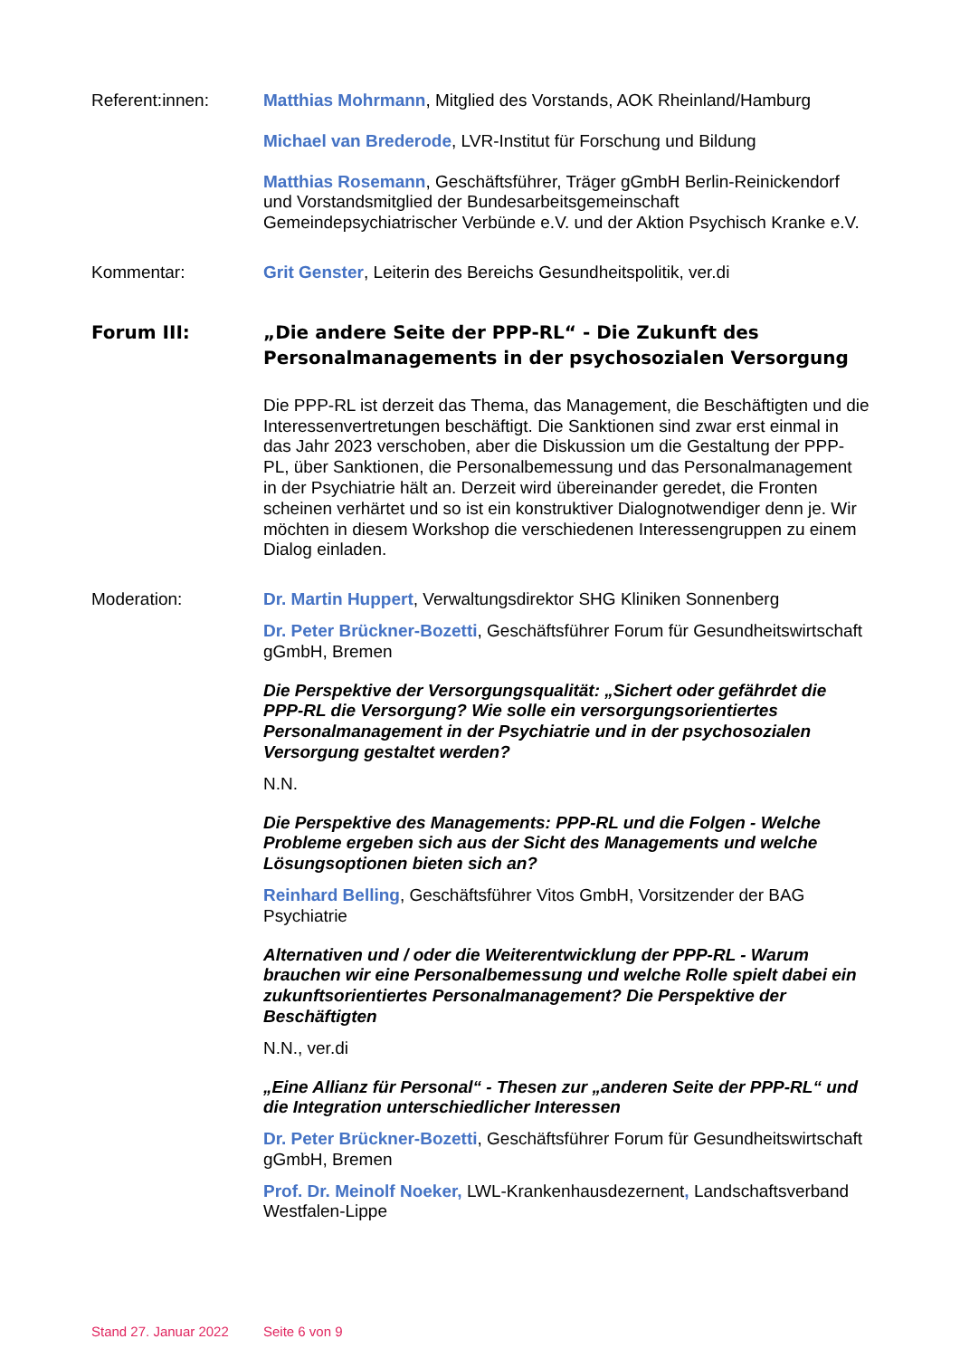Referent:innen: Matthias Mohrmann, Mitglied des Vorstands, AOK Rheinland/Hamburg
Michael van Brederode, LVR-Institut für Forschung und Bildung
Matthias Rosemann, Geschäftsführer, Träger gGmbH Berlin-Reinickendorf und Vorstandsmitglied der Bundesarbeitsgemeinschaft Gemeindepsychiatrischer Verbünde e.V. und der Aktion Psychisch Kranke e.V.
Kommentar: Grit Genster, Leiterin des Bereichs Gesundheitspolitik, ver.di
Forum III: „Die andere Seite der PPP-RL“ - Die Zukunft des Personalmanagements in der psychosozialen Versorgung
Die PPP-RL ist derzeit das Thema, das Management, die Beschäftigten und die Interessenvertretungen beschäftigt. Die Sanktionen sind zwar erst einmal in das Jahr 2023 verschoben, aber die Diskussion um die Gestaltung der PPP-PL, über Sanktionen, die Personalbemessung und das Personalmanagement in der Psychiatrie hält an. Derzeit wird übereinander geredet, die Fronten scheinen verhärtet und so ist ein konstruktiver Dialognotwendiger denn je. Wir möchten in diesem Workshop die verschiedenen Interessengruppen zu einem Dialog einladen.
Moderation: Dr. Martin Huppert, Verwaltungsdirektor SHG Kliniken Sonnenberg
Dr. Peter Brückner-Bozetti, Geschäftsführer Forum für Gesundheitswirtschaft gGmbH, Bremen
Die Perspektive der Versorgungsqualität: „Sichert oder gefährdet die PPP-RL die Versorgung? Wie solle ein versorgungsorientiertes Personalmanagement in der Psychiatrie und in der psychosozialen Versorgung gestaltet werden?
N.N.
Die Perspektive des Managements: PPP-RL und die Folgen - Welche Probleme ergeben sich aus der Sicht des Managements und welche Lösungsoptionen bieten sich an?
Reinhard Belling, Geschäftsführer Vitos GmbH, Vorsitzender der BAG Psychiatrie
Alternativen und / oder die Weiterentwicklung der PPP-RL - Warum brauchen wir eine Personalbemessung und welche Rolle spielt dabei ein zukunftsorientiertes Personalmanagement? Die Perspektive der Beschäftigten
N.N., ver.di
„Eine Allianz für Personal“ - Thesen zur „anderen Seite der PPP-RL“ und die Integration unterschiedlicher Interessen
Dr. Peter Brückner-Bozetti, Geschäftsführer Forum für Gesundheitswirtschaft gGmbH, Bremen
Prof. Dr. Meinolf Noeker, LWL-Krankenhausdezernent, Landschaftsverband Westfalen-Lippe
Stand 27. Januar 2022 Seite 6 von 9